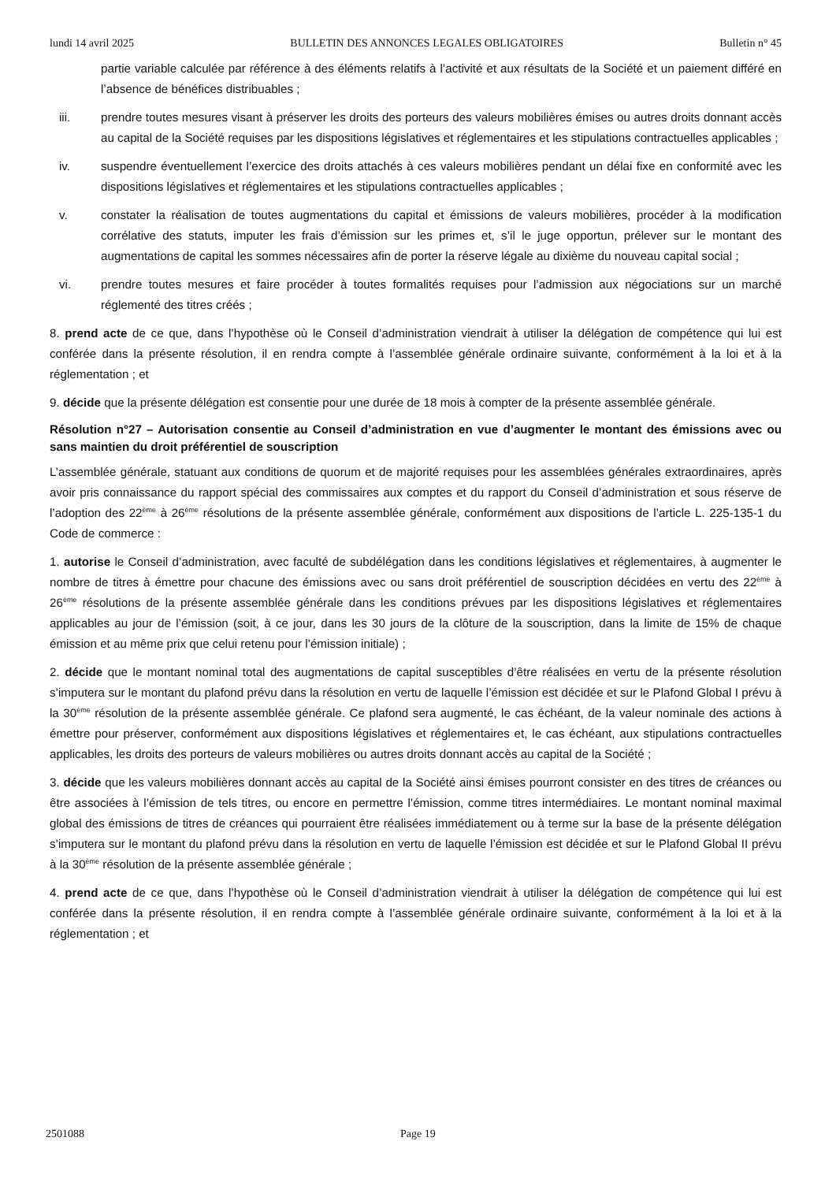lundi 14 avril 2025 BULLETIN DES ANNONCES LEGALES OBLIGATOIRES Bulletin n° 45
partie variable calculée par référence à des éléments relatifs à l’activité et aux résultats de la Société et un paiement différé en l’absence de bénéfices distribuables ;
iii. prendre toutes mesures visant à préserver les droits des porteurs des valeurs mobilières émises ou autres droits donnant accès au capital de la Société requises par les dispositions législatives et réglementaires et les stipulations contractuelles applicables ;
iv. suspendre éventuellement l’exercice des droits attachés à ces valeurs mobilières pendant un délai fixe en conformité avec les dispositions législatives et réglementaires et les stipulations contractuelles applicables ;
v. constater la réalisation de toutes augmentations du capital et émissions de valeurs mobilières, procéder à la modification corrélative des statuts, imputer les frais d’émission sur les primes et, s’il le juge opportun, prélever sur le montant des augmentations de capital les sommes nécessaires afin de porter la réserve légale au dixième du nouveau capital social ;
vi. prendre toutes mesures et faire procéder à toutes formalités requises pour l’admission aux négociations sur un marché réglementé des titres créés ;
8. prend acte de ce que, dans l’hypothèse où le Conseil d’administration viendrait à utiliser la délégation de compétence qui lui est conférée dans la présente résolution, il en rendra compte à l’assemblée générale ordinaire suivante, conformément à la loi et à la réglementation ; et
9. décide que la présente délégation est consentie pour une durée de 18 mois à compter de la présente assemblée générale.
Résolution n°27 – Autorisation consentie au Conseil d’administration en vue d’augmenter le montant des émissions avec ou sans maintien du droit préférentiel de souscription
L’assemblée générale, statuant aux conditions de quorum et de majorité requises pour les assemblées générales extraordinaires, après avoir pris connaissance du rapport spécial des commissaires aux comptes et du rapport du Conseil d’administration et sous réserve de l’adoption des 22<sup>ème</sup> à 26<sup>ème</sup> résolutions de la présente assemblée générale, conformément aux dispositions de l’article L. 225-135-1 du Code de commerce :
1. autorise le Conseil d’administration, avec faculté de subdélégation dans les conditions législatives et réglementaires, à augmenter le nombre de titres à émettre pour chacune des émissions avec ou sans droit préférentiel de souscription décidées en vertu des 22<sup>ème</sup> à 26<sup>ème</sup> résolutions de la présente assemblée générale dans les conditions prévues par les dispositions législatives et réglementaires applicables au jour de l’émission (soit, à ce jour, dans les 30 jours de la clôture de la souscription, dans la limite de 15% de chaque émission et au même prix que celui retenu pour l’émission initiale) ;
2. décide que le montant nominal total des augmentations de capital susceptibles d’être réalisées en vertu de la présente résolution s’imputera sur le montant du plafond prévu dans la résolution en vertu de laquelle l’émission est décidée et sur le Plafond Global I prévu à la 30<sup>ème</sup> résolution de la présente assemblée générale. Ce plafond sera augmenté, le cas échéant, de la valeur nominale des actions à émettre pour préserver, conformément aux dispositions législatives et réglementaires et, le cas échéant, aux stipulations contractuelles applicables, les droits des porteurs de valeurs mobilières ou autres droits donnant accès au capital de la Société ;
3. décide que les valeurs mobilières donnant accès au capital de la Société ainsi émises pourront consister en des titres de créances ou être associées à l’émission de tels titres, ou encore en permettre l’émission, comme titres intermédiaires. Le montant nominal maximal global des émissions de titres de créances qui pourraient être réalisées immédiatement ou à terme sur la base de la présente délégation s’imputera sur le montant du plafond prévu dans la résolution en vertu de laquelle l’émission est décidée et sur le Plafond Global II prévu à la 30<sup>ème</sup> résolution de la présente assemblée générale ;
4. prend acte de ce que, dans l’hypothèse où le Conseil d’administration viendrait à utiliser la délégation de compétence qui lui est conférée dans la présente résolution, il en rendra compte à l’assemblée générale ordinaire suivante, conformément à la loi et à la réglementation ; et
2501088 Page 19